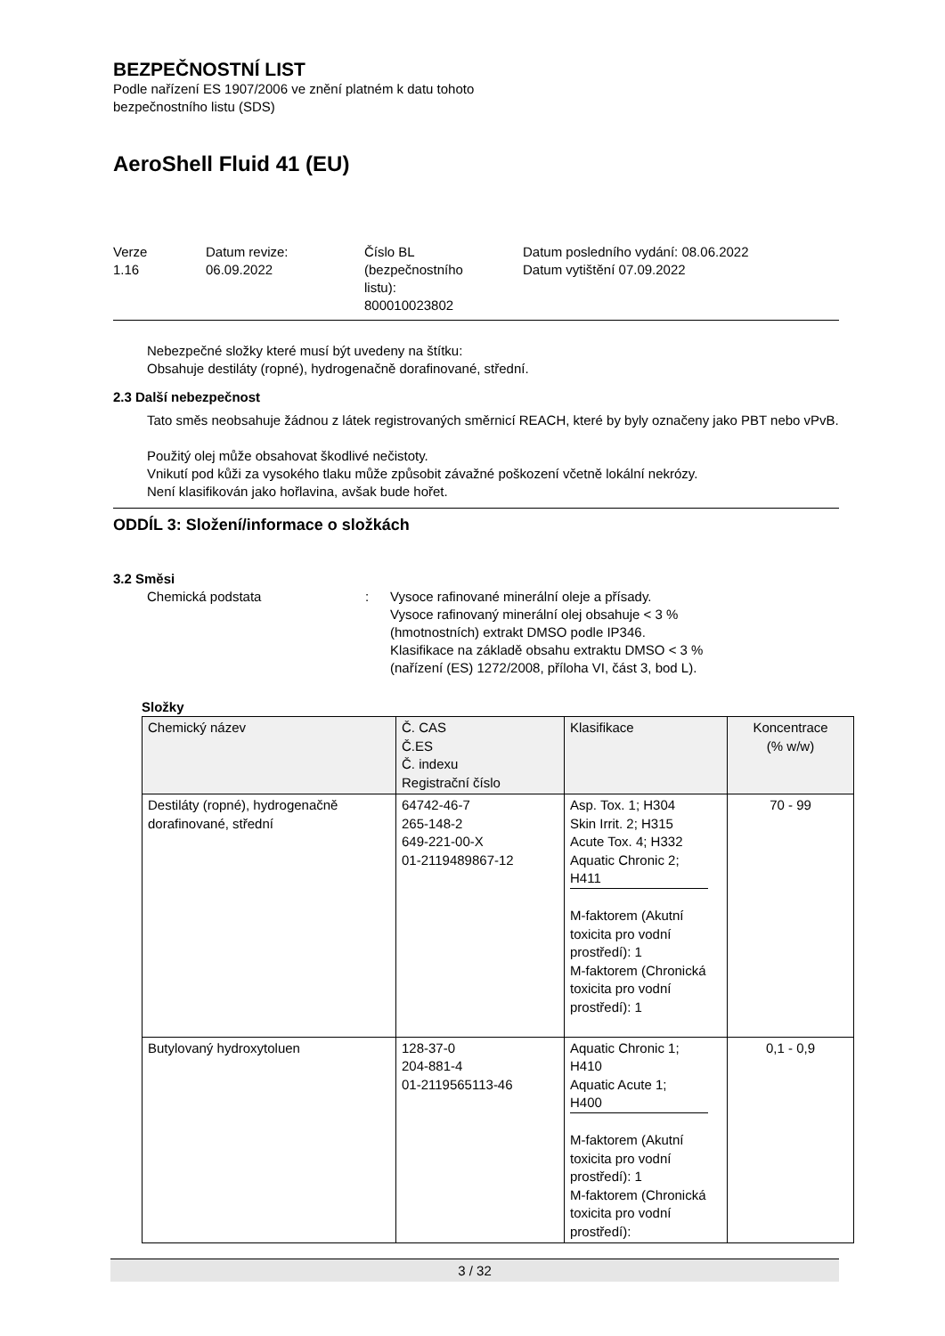BEZPEČNOSTNÍ LIST
Podle nařízení ES 1907/2006 ve znění platném k datu tohoto
bezpečnostního listu (SDS)
AeroShell Fluid 41 (EU)
Verze
1.16
Datum revize:
06.09.2022
Číslo BL
(bezpečnostního
listu):
800010023802
Datum posledního vydání: 08.06.2022
Datum vytištění 07.09.2022
Nebezpečné složky které musí být uvedeny na štítku:
Obsahuje destiláty (ropné), hydrogenačně dorafinované, střední.
2.3 Další nebezpečnost
Tato směs neobsahuje žádnou z látek registrovaných směrnicí REACH, které by byly označeny jako PBT nebo vPvB.
Použitý olej může obsahovat škodlivé nečistoty.
Vnikutí pod kůži za vysokého tlaku může způsobit závažné poškození včetně lokální nekrózy.
Není klasifikován jako hořlavina, avšak bude hořet.
ODDÍL 3: Složení/informace o složkách
3.2 Směsi
Chemická podstata : Vysoce rafinované minerální oleje a přísady.
Vysoce rafinovaný minerální olej obsahuje < 3 %
(hmotnostních) extrakt DMSO podle IP346.
Klasifikace na základě obsahu extraktu DMSO < 3 %
(nařízení (ES) 1272/2008, příloha VI, část 3, bod L).
Složky
| Chemický název | Č. CAS Č.ES Č. indexu Registrační číslo | Klasifikace | Koncentrace (% w/w) |
| --- | --- | --- | --- |
| Destiláty (ropné), hydrogenačně dorafinované, střední | 64742-46-7 265-148-2 649-221-00-X 01-2119489867-12 | Asp. Tox. 1; H304 Skin Irrit. 2; H315 Acute Tox. 4; H332 Aquatic Chronic 2; H411 M-faktorem (Akutní toxicita pro vodní prostředí): 1 M-faktorem (Chronická toxicita pro vodní prostředí): 1 | 70 - 99 |
| Butylovaný hydroxytoluen | 128-37-0 204-881-4 01-2119565113-46 | Aquatic Chronic 1; H410 Aquatic Acute 1; H400 M-faktorem (Akutní toxicita pro vodní prostředí): 1 M-faktorem (Chronická toxicita pro vodní prostředí): | 0,1 - 0,9 |
3 / 32